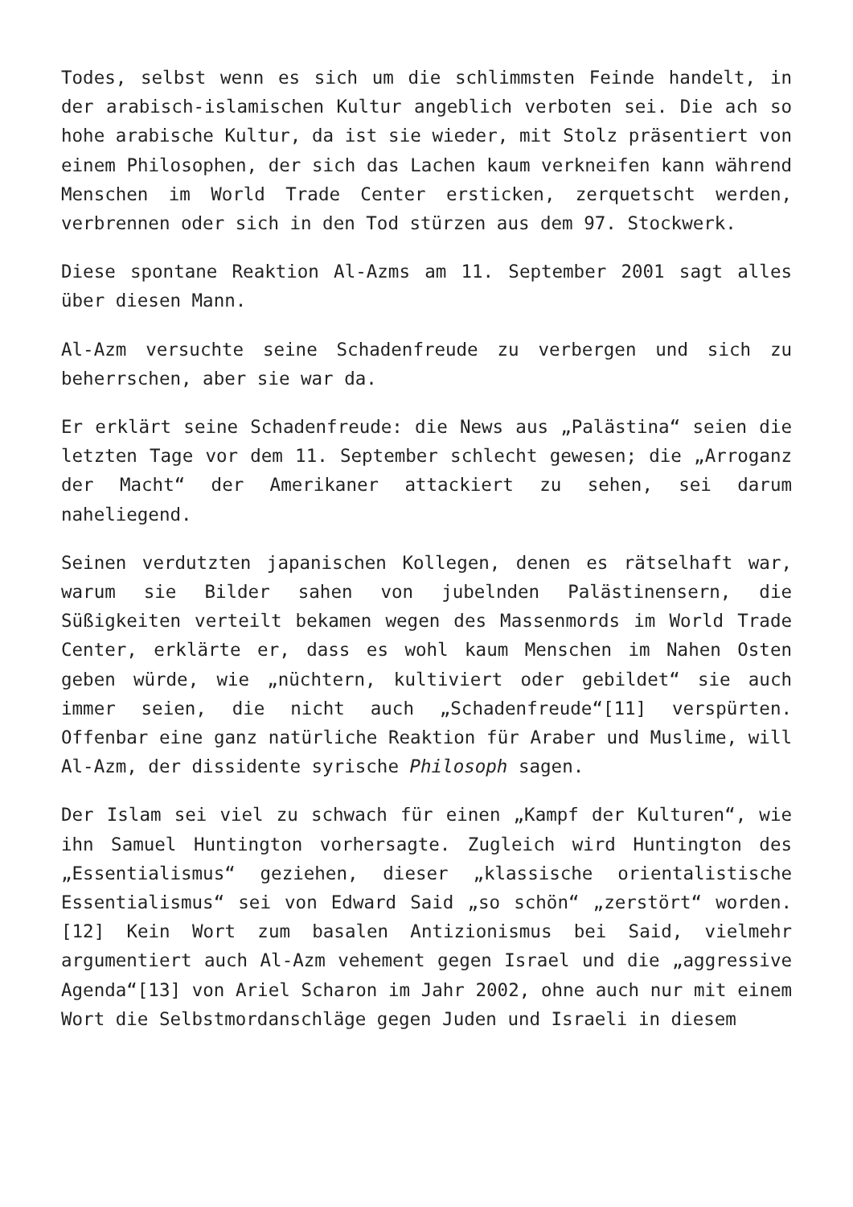Todes, selbst wenn es sich um die schlimmsten Feinde handelt, in der arabisch-islamischen Kultur angeblich verboten sei. Die ach so hohe arabische Kultur, da ist sie wieder, mit Stolz präsentiert von einem Philosophen, der sich das Lachen kaum verkneifen kann während Menschen im World Trade Center ersticken, zerquetscht werden, verbrennen oder sich in den Tod stürzen aus dem 97. Stockwerk.
Diese spontane Reaktion Al-Azms am 11. September 2001 sagt alles über diesen Mann.
Al-Azm versuchte seine Schadenfreude zu verbergen und sich zu beherrschen, aber sie war da.
Er erklärt seine Schadenfreude: die News aus „Palästina“ seien die letzten Tage vor dem 11. September schlecht gewesen; die „Arroganz der Macht“ der Amerikaner attackiert zu sehen, sei darum naheliegend.
Seinen verdutzten japanischen Kollegen, denen es rätselhaft war, warum sie Bilder sahen von jubelnden Palästinensern, die Süßigkeiten verteilt bekamen wegen des Massenmords im World Trade Center, erklärte er, dass es wohl kaum Menschen im Nahen Osten geben würde, wie „nüchtern, kultiviert oder gebildet“ sie auch immer seien, die nicht auch „Schadenfreude“[11] verspürten. Offenbar eine ganz natürliche Reaktion für Araber und Muslime, will Al-Azm, der dissidente syrische Philosoph sagen.
Der Islam sei viel zu schwach für einen „Kampf der Kulturen“, wie ihn Samuel Huntington vorhersagte. Zugleich wird Huntington des „Essentialismus“ geziehen, dieser „klassische orientalistische Essentialismus“ sei von Edward Said „so schön“ „zerstört“ worden.[12] Kein Wort zum basalen Antizionismus bei Said, vielmehr argumentiert auch Al-Azm vehement gegen Israel und die „aggressive Agenda“[13] von Ariel Scharon im Jahr 2002, ohne auch nur mit einem Wort die Selbstmordanschläge gegen Juden und Israeli in diesem